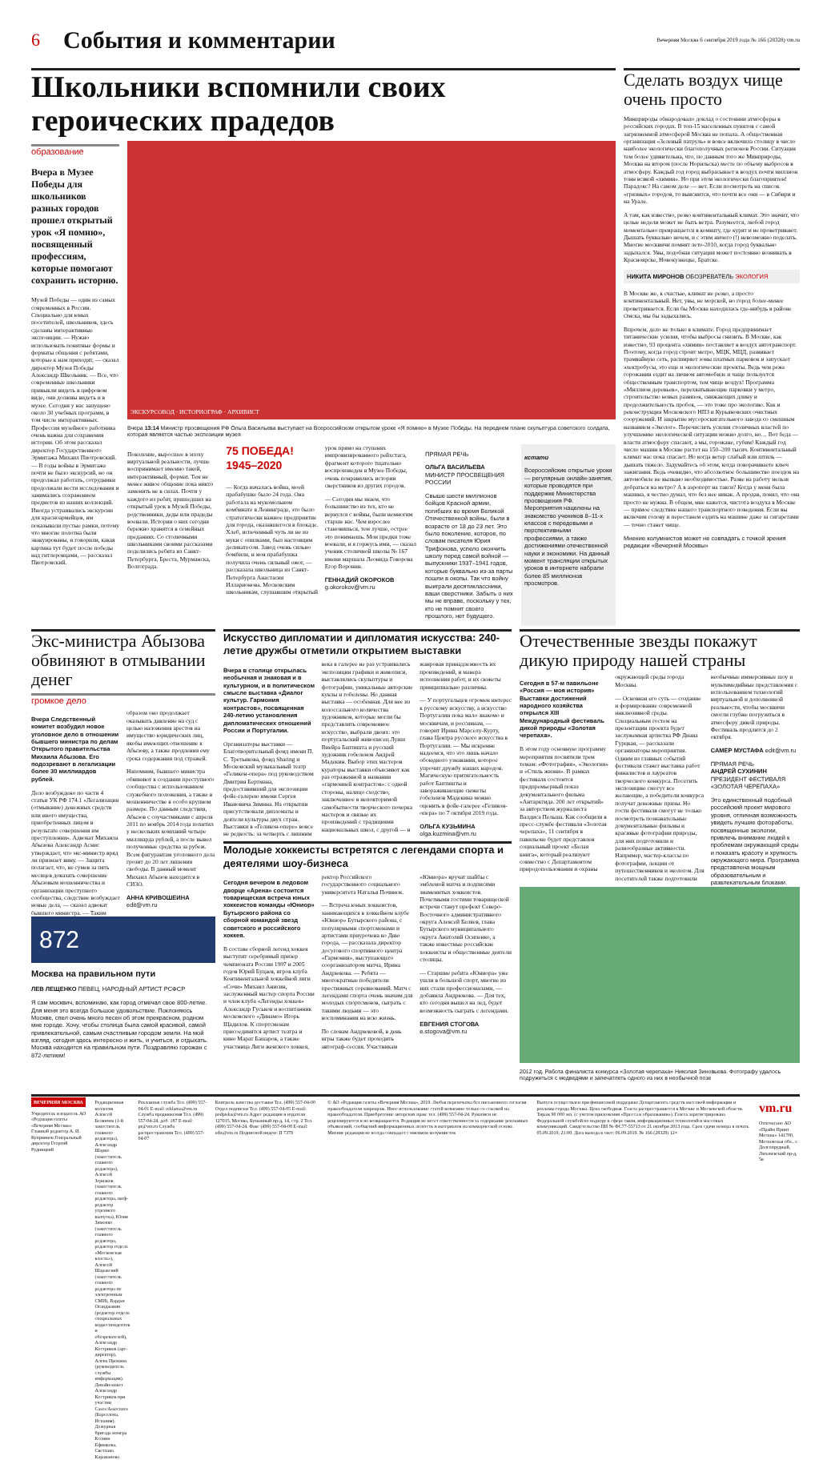6 События и комментарии Вечерняя Москва 6 сентября 2019 года № 166 (28328) vm.ru
Школьники вспомнили своих героических прадедов
образование
Вчера в Музее Победы для школьников разных городов прошел открытый урок «Я помню», посвященный профессиям, которые помогают сохранить историю.
Музей Победы — один из самых современных в России. Специально для юных посетителей, школьников, здесь сделаны интерактивные экспозиции. — Нужно использовать понятные формы и форматы общения с ребятами, которые к нам приходят, — сказал директор Музея Победы Александр Школьник. — Все, что современные школьники привыкли видеть в цифровом виде, они должны видеть и в музее. Сегодня у нас запущено около 30 учебных программ, в том числе интерактивных. Профессия музейного работника очень важна для сохранения истории. Об этом рассказал директор Государственного Эрмитажа Михаил Пиотровский. — В годы войны в Эрмитаже почти не было экскурсий, но он продолжал работать, сотрудники продолжали вести исследования и занимались сохранением предметов из наших коллекций. Иногда устраивались экскурсии для красноармейцев, им показывали пустые рамки, потому что многие полотна были эвакуированы, и говорили, какая картина тут будет после победы над гитлеровцами, — рассказал Пиотровский.
ЭКСКУРСОВОД · ИСТОРИОГРАФ · АРХИВИСТ
Вчера 13:14 Министр просвещения РФ Ольга Васильева выступает на Всероссийском открытом уроке «Я помню» в Музее Победы. На переднем плане скульптура советского солдата, которая является частью экспозиции музея
Поколение, выросшее в эпоху виртуальной реальности, лучше воспринимает именно такой, интерактивный, формат. Тем не менее живое общение пока никто заменить не в силах. Почти у каждого из ребят, пришедших на открытый урок в Музей Победы, родственники, деды или прадеды воевали. Истории о них сегодня бережно хранятся в семейных преданиях. Со столичными школьниками своими рассказами поделились ребята из Санкт-Петербурга, Бреста, Мурманска, Волгограда.
75 ПОБЕДА! 1945–2020
— Когда началась война, моей прабабушке было 24 года. Она работала на мукомольном комбинате в Ленинграде, это было стратегически важное предприятие для города, оказавшегося в блокаде. Хлеб, испеченный чуть ли не из муки с опилками, был настоящим деликатесом. Завод очень сильно бомбили, и моя прабабушка получила очень сильный ожог, — рассказала школьница из Санкт-Петербурга Анастасия Илларионова. Московским школьникам, слушавшим открытый урок прямо на ступенях импровизированного рейхстага, фрагмент которого тщательно воспроизведен в Музее Победы, очень понравились истории сверстников из других городов.
— Сегодня мы знаем, что большинство из тех, кто не вернулся с войны, были немногим старше нас. Чем взрослее становишься, тем лучше, острее это понимаешь. Мои предки тоже воевали, и я горжусь ими, — сказал ученик столичной школы № 167 имени маршала Леонида Говорова Егор Воронин.
ГЕННАДИЙ ОКОРОКОВ g.okorokov@vm.ru
ПРЯМАЯ РЕЧЬ
ОЛЬГА ВАСИЛЬЕВА МИНИСТР ПРОСВЕЩЕНИЯ РОССИИ
Свыше шести миллионов бойцов Красной армии, погибших во время Великой Отечественной войны, были в возрасте от 18 до 23 лет. Это было поколение, которое, по словам писателя Юрия Трифонова, успело окончить школу перед самой войной — выпускники 1937–1941 годов, которые буквально из-за парты пошли в окопы. Так что войну выиграли десятиклассники, ваши сверстники. Забыть о них мы не вправе, поскольку у тех, кто не помнит своего прошлого, нет будущего.
кстати
Всероссийские открытые уроки — регулярные онлайн-занятия, которые проводятся при поддержке Министерства просвещения РФ. Мероприятия нацелены на знакомство учеников 8–11-х классов с передовыми и перспективными профессиями, а также достижениями отечественной науки и экономики. На данный момент трансляции открытых уроков в интернете набрали более 85 миллионов просмотров.
Сделать воздух чище очень просто
Минприроды обнародовало доклад о состоянии атмосферы в российских городах. В топ-15 населенных пунктов с самой загрязненной атмосферой Москва не попала. А общественная организация «Зеленый патруль» и вовсе включила столицу в число наиболее экологически благополучных регионов России. Ситуация тем более удивительна, что, по данным того же Минприроды, Москва на втором (после Норильска) месте по объему выбросов в атмосферу. Каждый год город выбрасывает в воздух почти миллион тонн всякой «химии». Но при этом экологически благоприятен! Парадокс? На самом деле — нет. Если посмотреть на список «грязных» городов, то выяснится, что почти все они — в Сибири и на Урале.
А там, как известно, резко континентальный климат. Это значит, что целые недели может не быть ветра. Разумеется, любой город моментально превращается в комнату, где курят и не проветривают. Дышать буквально нечем, и с этим ничего (!) невозможно поделать. Многие москвичи помнят лето-2010, когда город буквально задыхался. Увы, подобная ситуация может постоянно возникать в Красноярске, Новокузнецке, Братске.
НИКИТА МИРОНОВ ОБОЗРЕВАТЕЛЬ ЭКОЛОГИЯ
В Москве же, к счастью, климат не резко, а просто континентальный. Нет, увы, не морской, но город более-менее проветривается. Если бы Москва находилась где-нибудь в районе Омска, мы бы задыхались.
Впрочем, дело не только в климате. Город предпринимает титанические усилия, чтобы выбросы снизить. В Москве, как известно, 93 процента «химии» поставляет в воздух автотранспорт. Поэтому, когда город строит метро, МЦК, МЦД, развивает трамвайную сеть, расширяет зоны платных парковок и запускает электробусы, это еще и экологические проекты. Ведь чем реже горожанин ездит на личном автомобиле и чаще пользуется общественным транспортом, тем чище воздух! Программа «Миллион деревьев», перехватывающие парковки у метро, строительство новых развязок, снижающих длину и продолжительность пробок, — это тоже про экологию. Как и реконструкция Московского НПЗ и Курьяновских очистных сооружений. И закрытие мусороскигательного завода со смешным названием «Эколог». Перечислять усилия столичных властей по улучшению экологической ситуации можно долго, но… Вот беда — власти атмосферу спасают, а мы, горожане, губим! Каждый год число машин в Москве растет на 150–200 тысяч. Континентальный климат нас пока спасает. Но когда ветер слабый или штиль — дышать тяжело. Задумайтесь об этом, когда поворачиваете ключ зажигания. Ведь очевидно, что абсолютное большинство поездок на автомобиле не вызвано необходимостью. Разве на работу нельзя добраться на метро? А в аэропорт на такси? Когда у меня была машина, я честно думал, что без нее никак. А продав, понял, что она просто не нужна. В общем, мне кажется, чистота воздуха в Москве — прямое следствие нашего транспортного поведения. Если вы включим голову и перестанем ездить на машине даже за сигаретами — точно станет чище.
Мнение колумнистов может не совпадать с точкой зрения редакции «Вечерней Москвы»
Экс-министра Абызова обвиняют в отмывании денег
громкое дело
Вчера Следственный комитет возбудил новое уголовное дело в отношении бывшего министра по делам Открытого правительства Михаила Абызова. Его подозревают в легализации более 30 миллиардов рублей.
Дело возбуждено по части 4 статьи УК РФ 174.1 «Легализация (отмывание) денежных средств или иного имущества, приобретенных лицом в результате совершения им преступления». Адвокат Михаила Абызова Александр Аснис утверждает, что экс-министр вряд ли признает вину. — Защита полагает, что, не сумев за пять месяцев доказать совершение Абызовым мошенничества и организации преступного сообщества, следствие возбуждает новые дела, — сказал адвокат бывшего министра. — Таким образом оно продолжает оказывать давление на суд с целью наложения арестов на имущество юридических лиц, якобы имеющих отношение к Абызову, а также продления ему срока содержания под стражей.
Напомним, бывшего министра обвиняют в создании преступного сообщества с использованием служебного положения, а также в мошенничестве в особо крупном размере. По данным следствия, Абызов с соучастниками с апреля 2011 по ноябрь 2014 года похитил у нескольких компаний четыре миллиарда рублей, а после вывел полученные средства за рубеж. Всем фигурантам уголовного дела грозит до 20 лет лишения свободы. В данный момент Михаил Абызов находится в СИЗО.
АННА КРИВОШЕИНА edit@vm.ru
872
Москва на правильном пути
ЛЕВ ЛЕЩЕНКО ПЕВЕЦ, НАРОДНЫЙ АРТИСТ РСФСР
Я сам москвич, вспоминаю, как город отмечал свое 800-летие. Для меня это всегда большое удовольствие. Поклоняюсь Москве, спел очень много песен об этом прекрасном, родном мне городе. Хочу, чтобы столица была самой красивой, самой привлекательной, самым счастливым городом земли. На мой взгляд, сегодня здесь интересно и жить, и учиться, и отдыхать. Москва находится на правильном пути. Поздравляю горожан с 872-летием!
Искусство дипломатии и дипломатия искусства: 240-летие дружбы отметили открытием выставки
Вчера в столице открылась необычная и знаковая и в культурном, и в политическом смысле выставка «Диалог культур. Гармония контрастов», посвященная 240-летию установления дипломатических отношений России и Португалии.
Организаторы выставки — Благотворительный фонд имени П. С. Третьякова, фонд Sharing и Московский музыкальный театр «Геликон-опера» под руководством Дмитрия Бертмана, предоставивший для экспозиции фойе-галерею имени Сергея Ивановича Зимина. На открытии присутствовали дипломаты и деятели культуры двух стран. Выставки в «Геликон-опере» вовсе не редкость: за четверть с лишним века в галерее не раз устраивались экспозиции графики и живописи, выставлялись скульптуры и фотографии, уникальные авторские куклы и гобелены. Но данная выставка — особенная. Для нее из колоссального количества художников, которые могли бы представлять современное искусство, выбрали двоих: это португальский живописец Луиш Виейра Баптишта и русский художник гобеленов Андрей Мадекин. Выбор этих мастеров кураторы выставки объясняют как раз отраженной в названии «гармонией контрастов»: с одной стороны, налицо сходство, заключенное в неповторимой самобытности творческого почерка мастеров и связью их произведений с традициями национальных школ, с другой — и жанровая принадлежность их произведений, и манера исполнения работ, и их сюжеты принципиально различны.
— У португальцев огромен интерес к русскому искусству, а искусство Португалии пока мало знакомо и москвичам, и россиянам, — говорит Ирина Марселу-Курту, глава Центра русского искусства в Португалии. — Мы искренне надеемся, что это лишь начало обоюдного узнавания, которое упрочит дружбу наших народов. Магическую притягательность работ Баптишты и завораживающие сюжеты гобеленов Мадекина можно оценить в фойе-галерее «Геликон-опера» по 7 октября 2019 года.
ОЛЬГА КУЗЬМИНА olga.kuzmina@vm.ru
Молодые хоккеисты встретятся с легендами спорта и деятелями шоу-бизнеса
Сегодня вечером в ледовом дворце «Арена» состоится товарищеская встреча юных хоккеистов команды «Юниор» Бутырского района со сборной командой звезд советского и российского хоккея.
В составе сборной легенд хоккея выступят серебряный призер чемпионата России 1997 и 2005 годов Юрий Буцаев, игрок клуба Континентальной хоккейной лиги «Сочи» Михаил Анисин, заслуженный мастер спорта России и член клуба «Легенды хоккея» Александр Гуськов и воспитанник московского «Динамо» Игорь Щадилов. К спортсменам присоединятся артист театра и кино Марат Башаров, а также участница Лиги женского хоккея, ректор Российского государственного социального университета Наталья Починок.
— Встреча юных хоккеистов, занимающихся в хоккейном клубе «Юниор» Бутырского района, с популярными спортсменами и артистами приурочена ко Дню города, — рассказала директор досугового спортивного центра «Гармония», выступающего соорганизатором матча, Ирина Андрюкова. — Ребята — многократные победители престижных соревнований. Матч с легендами спорта очень значим для молодых спортсменов, сыграть с такими людьми — это воспоминания на всю жизнь.
По словам Андрюковой, в день игры также будет проходить автограф-сессия. Участникам «Юниора» вручат шайбы с эмблемой матча и подписями знаменитых хоккеистов. Почетными гостями товарищеской встречи станут префект Северо-Восточного административного округа Алексей Беляев, глава Бутырского муниципального округа Анатолий Осипенко, а также известные российские хоккеисты и общественные деятели столицы.
— Старшие ребята «Юниора» уже ушли в большой спорт, многие из них стали профессионалами, — добавила Андрюкова. — Для тех, кто сегодня вышел на лед, будет возможность сыграть с легендами.
ЕВГЕНИЯ СТОГОВА e.stogova@vm.ru
Отечественные звезды покажут дикую природу нашей страны
Сегодня в 57-м павильоне «Россия — моя история» Выставки достижений народного хозяйства открылся XIII Международный фестиваль дикой природы «Золотая черепаха».
В этом году основную программу мероприятия посвятили трем темам: «Фотография», «Экология» и «Стиль жизни». В рамках фестиваля состоится предпремьерный показ документального фильма «Антарктида. 200 лет открытий» за авторством журналиста Валдиса Пельша. Как сообщили в пресс-службе фестиваля «Золотая черепаха», 11 сентября в павильоне будет представлен социальный проект «Белая книга», который реализуют совместно с Департаментом природопользования и охраны окружающей среды города Москвы.
— Основная его суть — создание и формирование современной инклюзивной среды. Специальным гостем на презентации проекта будет заслуженная артистка РФ Диана Гурцкая, — рассказали организаторы мероприятия. Одним из главных событий фестиваля станет выставка работ финалистов и лауреатов творческого конкурса. Посетить экспозицию смогут все желающие, а победители конкурса получат денежные призы. Но гости фестиваля смогут не только посмотреть познавательные документальные фильмы и красивые фотографии природы, для них подготовили и разнообразные активности. Например, мастер-классы по фотографии, лекции от путешественников и экологов. Для посетителей также подготовили необычные иммерсивные шоу и мультимедийные представления с использованием технологий виртуальной и дополненной реальности, чтобы москвичи смогли глубже погрузиться в атмосферу дикой природы. Фестиваль продлится до 2 октября.
САМЕР МУСТАФА edit@vm.ru
ПРЯМАЯ РЕЧЬ
АНДРЕЙ СУХИНИН ПРЕЗИДЕНТ ФЕСТИВАЛЯ «ЗОЛОТАЯ ЧЕРЕПАХА»
Это единственный подобный российский проект мирового уровня, отличная возможность увидеть лучшие фотоработы, посвященные экологии, привлечь внимание людей к проблемам окружающей среды и показать красоту и хрупкость окружающего мира. Программа представлена мощным образовательным и развлекательным блоками.
2012 год. Работа финалиста конкурса «Золотая черепаха» Николая Зиновьева. Фотографу удалось подружиться с медведями и запечатлеть одного из них в необычной позе
ВЕЧЕРНЯЯ МОСКВА
Учредитель и издатель АО «Редакция газеты «Вечерняя Москва» Главный редактор А. И. Куприянов Генеральный директор Георгий Рудницкий
Редакционная коллегия Алексей Белянчев (1-й заместитель главного редактора), Александр Шарно (заместитель главного редактора), Алексей Зернаков (заместитель главного редактора, шеф-редактор утреннего выпуска), Юлия Зименко (заместитель главного редактора, редактор отдела «Московская власть»), Алексей Шаравский (заместитель главного редактора по электронным СМИ), Вардан Оганджанян (редактор отдела специальных корреспондентов и обозревателей), Александр Костриков (арт-директор), Алена Прокина (руководитель службы информации). Дизайн-макет Александр Костриков при участии Cases/Associates (Барселона, Испания). Дежурная бригада номера Ксения Ефимкова, Светлана Караманова
Рекламная служба Тел. (499) 557-04-01 E-mail: reklama@vm.ru Служба продвижения Тел. (499) 557-04-24, доб. 187 E-mail: pr@vm.ru Служба распространения Тел. (499) 557-04-07
Контроль качества доставки Тел. (499) 557-04-00 Отдел подписки Тел. (499) 557-04-05 E-mail: podpiska@vm.ru Адрес редакции и издателя 127015, Москва, Бумажный пр-д, 14, стр. 2 Тел. (499) 557-04-24. Факс (499) 557-04-08 E-mail: edit@vm.ru Подписной индекс П 7378
© АО «Редакция газеты «Вечерняя Москва», 2019. Любая перепечатка без письменного согласия правообладателя запрещена. Иное использование статей возможно только со ссылкой на правообладателя. Приобретение авторских прав: тел. (499) 557-04-24. Рукописи не рецензируются и не возвращаются. Редакция не несет ответственности за содержание рекламных объявлений, сообщений информационных агентств и материалов на коммерческой основе. Мнение редакции не всегда совпадает с мнением колумнистов
Выпуск осуществлен при финансовой поддержке Департамента средств массовой информации и рекламы города Москвы. Цена свободная. Газета распространяется в Москве и Московской области. Тираж 90 000 экз. (с учетом приложения «Пресса в образовании»). Газета зарегистрирована Федеральной службой по надзору в сфере связи, информационных технологий и массовых коммуникаций. Свидетельство ПИ № ФС77-55713 от 21 октября 2013 года. Срок сдачи номера в печать 05.09.2019, 21:00. Дата выхода в свет: 06.09.2019. № 166 (28328) 12+
vm.ru
Отпечатано АО «Прайм Принт Москва» 141700, Московская обл., г. Долгопрудный, Лихачевский пр-д, 5в